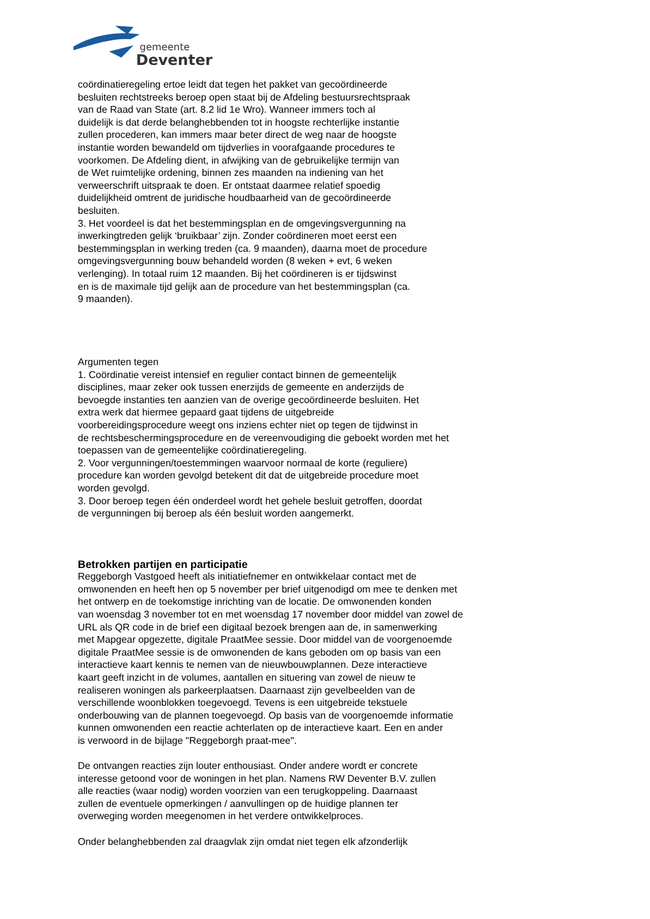gemeente
Deventer
coördinatieregeling ertoe leidt dat tegen het pakket van gecoördineerde
besluiten rechtstreeks beroep open staat bij de Afdeling bestuursrechtspraak
van de Raad van State (art. 8.2 lid 1e Wro). Wanneer immers toch al
duidelijk is dat derde belanghebbenden tot in hoogste rechterlijke instantie
zullen procederen, kan immers maar beter direct de weg naar de hoogste
instantie worden bewandeld om tijdverlies in voorafgaande procedures te
voorkomen. De Afdeling dient, in afwijking van de gebruikelijke termijn van
de Wet ruimtelijke ordening, binnen zes maanden na indiening van het
verweerschrift uitspraak te doen. Er ontstaat daarmee relatief spoedig
duidelijkheid omtrent de juridische houdbaarheid van de gecoördineerde
besluiten.
3. Het voordeel is dat het bestemmingsplan en de omgevingsvergunning na
inwerkingtreden gelijk ‘bruikbaar’ zijn. Zonder coördineren moet eerst een
bestemmingsplan in werking treden (ca. 9 maanden), daarna moet de procedure
omgevingsvergunning bouw behandeld worden (8 weken + evt, 6 weken
verlenging). In totaal ruim 12 maanden. Bij het coördineren is er tijdswinst
en is de maximale tijd gelijk aan de procedure van het bestemmingsplan (ca.
9 maanden).
Argumenten tegen
1. Coördinatie vereist intensief en regulier contact binnen de gemeentelijk
disciplines, maar zeker ook tussen enerzijds de gemeente en anderzijds de
bevoegde instanties ten aanzien van de overige gecoördineerde besluiten. Het
extra werk dat hiermee gepaard gaat tijdens de uitgebreide
voorbereidingsprocedure weegt ons inziens echter niet op tegen de tijdwinst in
de rechtsbeschermingsprocedure en de vereenvoudiging die geboekt worden met het
toepassen van de gemeentelijke coördinatieregeling.
2. Voor vergunningen/toestemmingen waarvoor normaal de korte (reguliere)
procedure kan worden gevolgd betekent dit dat de uitgebreide procedure moet
worden gevolgd.
3. Door beroep tegen één onderdeel wordt het gehele besluit getroffen, doordat
de vergunningen bij beroep als één besluit worden aangemerkt.
Betrokken partijen en participatie
Reggeborgh Vastgoed heeft als initiatiefnemer en ontwikkelaar contact met de
omwonenden en heeft hen op 5 november per brief uitgenodigd om mee te denken met
het ontwerp en de toekomstige inrichting van de locatie. De omwonenden konden
van woensdag 3 november tot en met woensdag 17 november door middel van zowel de
URL als QR code in de brief een digitaal bezoek brengen aan de, in samenwerking
met Mapgear opgezette, digitale PraatMee sessie. Door middel van de voorgenoemde
digitale PraatMee sessie is de omwonenden de kans geboden om op basis van een
interactieve kaart kennis te nemen van de nieuwbouwplannen. Deze interactieve
kaart geeft inzicht in de volumes, aantallen en situering van zowel de nieuw te
realiseren woningen als parkeerplaatsen. Daarnaast zijn gevelbeelden van de
verschillende woonblokken toegevoegd. Tevens is een uitgebreide tekstuele
onderbouwing van de plannen toegevoegd. Op basis van de voorgenoemde informatie
kunnen omwonenden een reactie achterlaten op de interactieve kaart. Een en ander
is verwoord in de bijlage "Reggeborgh praat-mee".
De ontvangen reacties zijn louter enthousiast. Onder andere wordt er concrete
interesse getoond voor de woningen in het plan. Namens RW Deventer B.V. zullen
alle reacties (waar nodig) worden voorzien van een terugkoppeling. Daarnaast
zullen de eventuele opmerkingen / aanvullingen op de huidige plannen ter
overweging worden meegenomen in het verdere ontwikkelproces.
Onder belanghebbenden zal draagvlak zijn omdat niet tegen elk afzonderlijk